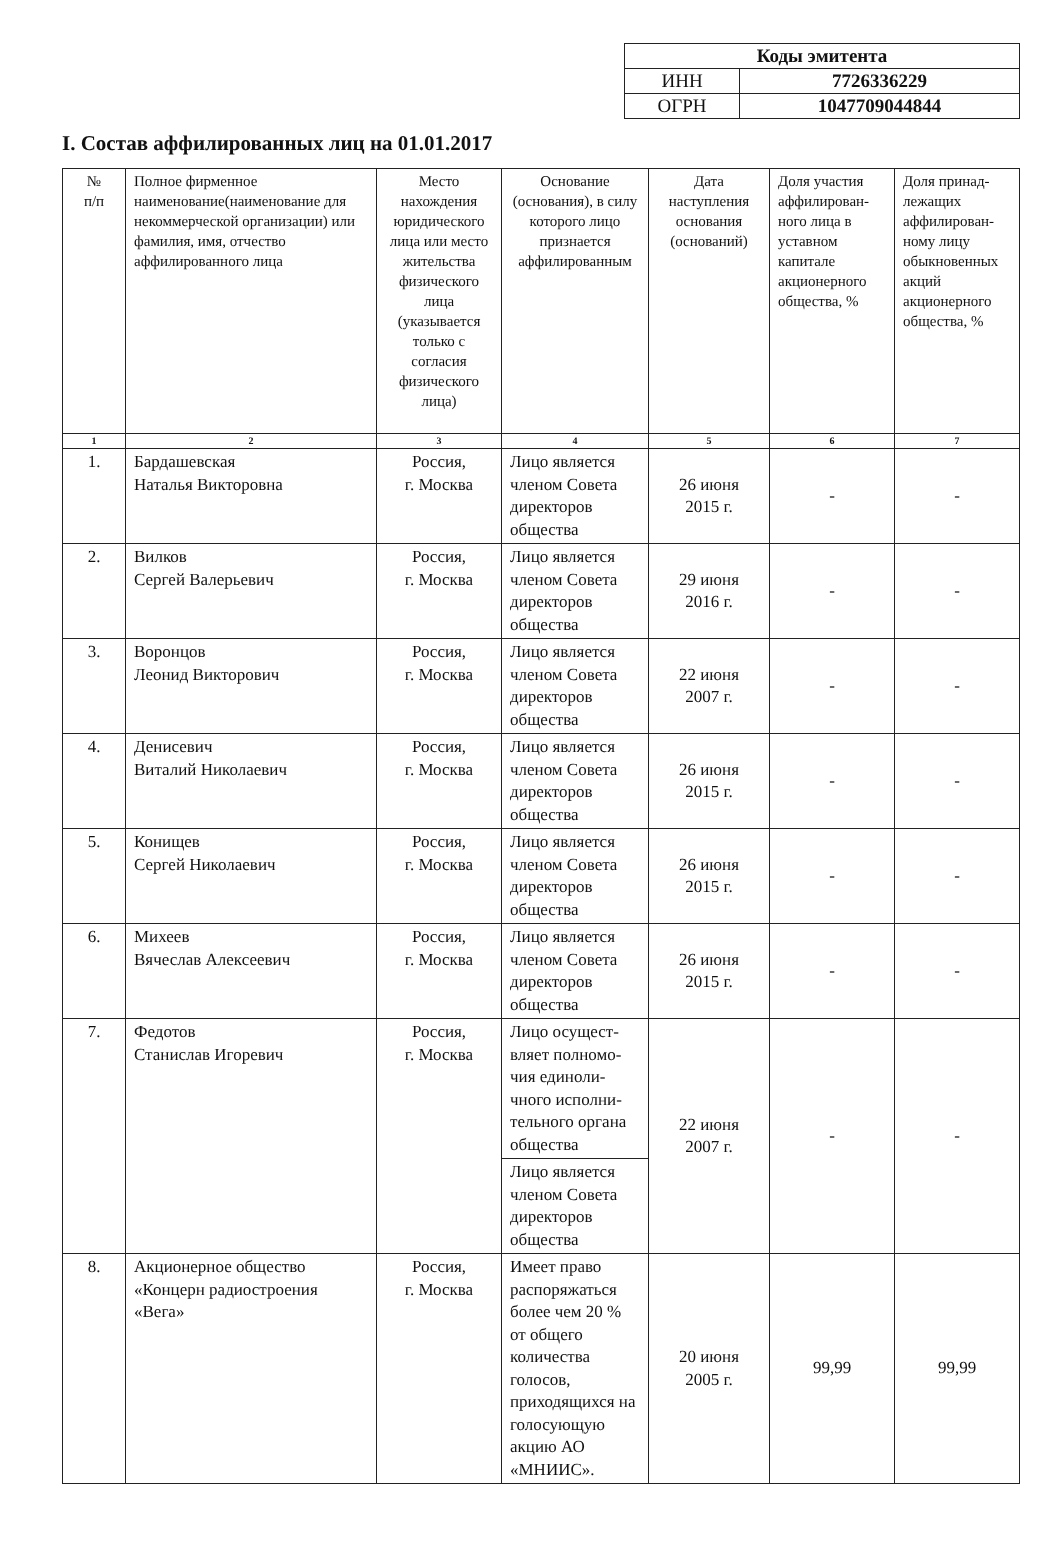| Коды эмитента | |
| ИНН | 7726336229 |
| ОГРН | 1047709044844 |
I. Состав аффилированных лиц на 01.01.2017
| № п/п | Полное фирменное наименование(наименование для некоммерческой организации) или фамилия, имя, отчество аффилированного лица | Место нахождения юридического лица или место жительства физического лица (указывается только с согласия физического лица) | Основание (основания), в силу которого лицо признается аффилированным | Дата наступления основания (оснований) | Доля участия аффилирован-ного лица в уставном капитале акционерного общества, % | Доля принад-лежащих аффилирован-ному лицу обыкновенных акций акционерного общества, % |
| --- | --- | --- | --- | --- | --- | --- |
| 1 | 2 | 3 | 4 | 5 | 6 | 7 |
| 1. | Бардашевская Наталья Викторовна | Россия, г. Москва | Лицо является членом Совета директоров общества | 26 июня 2015 г. | - | - |
| 2. | Вилков Сергей Валерьевич | Россия, г. Москва | Лицо является членом Совета директоров общества | 29 июня 2016 г. | - | - |
| 3. | Воронцов Леонид Викторович | Россия, г. Москва | Лицо является членом Совета директоров общества | 22 июня 2007 г. | - | - |
| 4. | Денисевич Виталий Николаевич | Россия, г. Москва | Лицо является членом Совета директоров общества | 26 июня 2015 г. | - | - |
| 5. | Конищев Сергей Николаевич | Россия, г. Москва | Лицо является членом Совета директоров общества | 26 июня 2015 г. | - | - |
| 6. | Михеев Вячеслав Алексеевич | Россия, г. Москва | Лицо является членом Совета директоров общества | 26 июня 2015 г. | - | - |
| 7. | Федотов Станислав Игоревич | Россия, г. Москва | Лицо осущест-вляет полномо-чия единоли-чного исполни-тельного органа общества | 22 июня 2007 г. | - | - |
| | | | Лицо является членом Совета директоров общества | | | |
| 8. | Акционерное общество «Концерн радиостроения «Вега» | Россия, г. Москва | Имеет право распоряжаться более чем 20 % от общего количества голосов, приходящихся на голосующую акцию АО «МНИИС». | 20 июня 2005 г. | 99,99 | 99,99 |